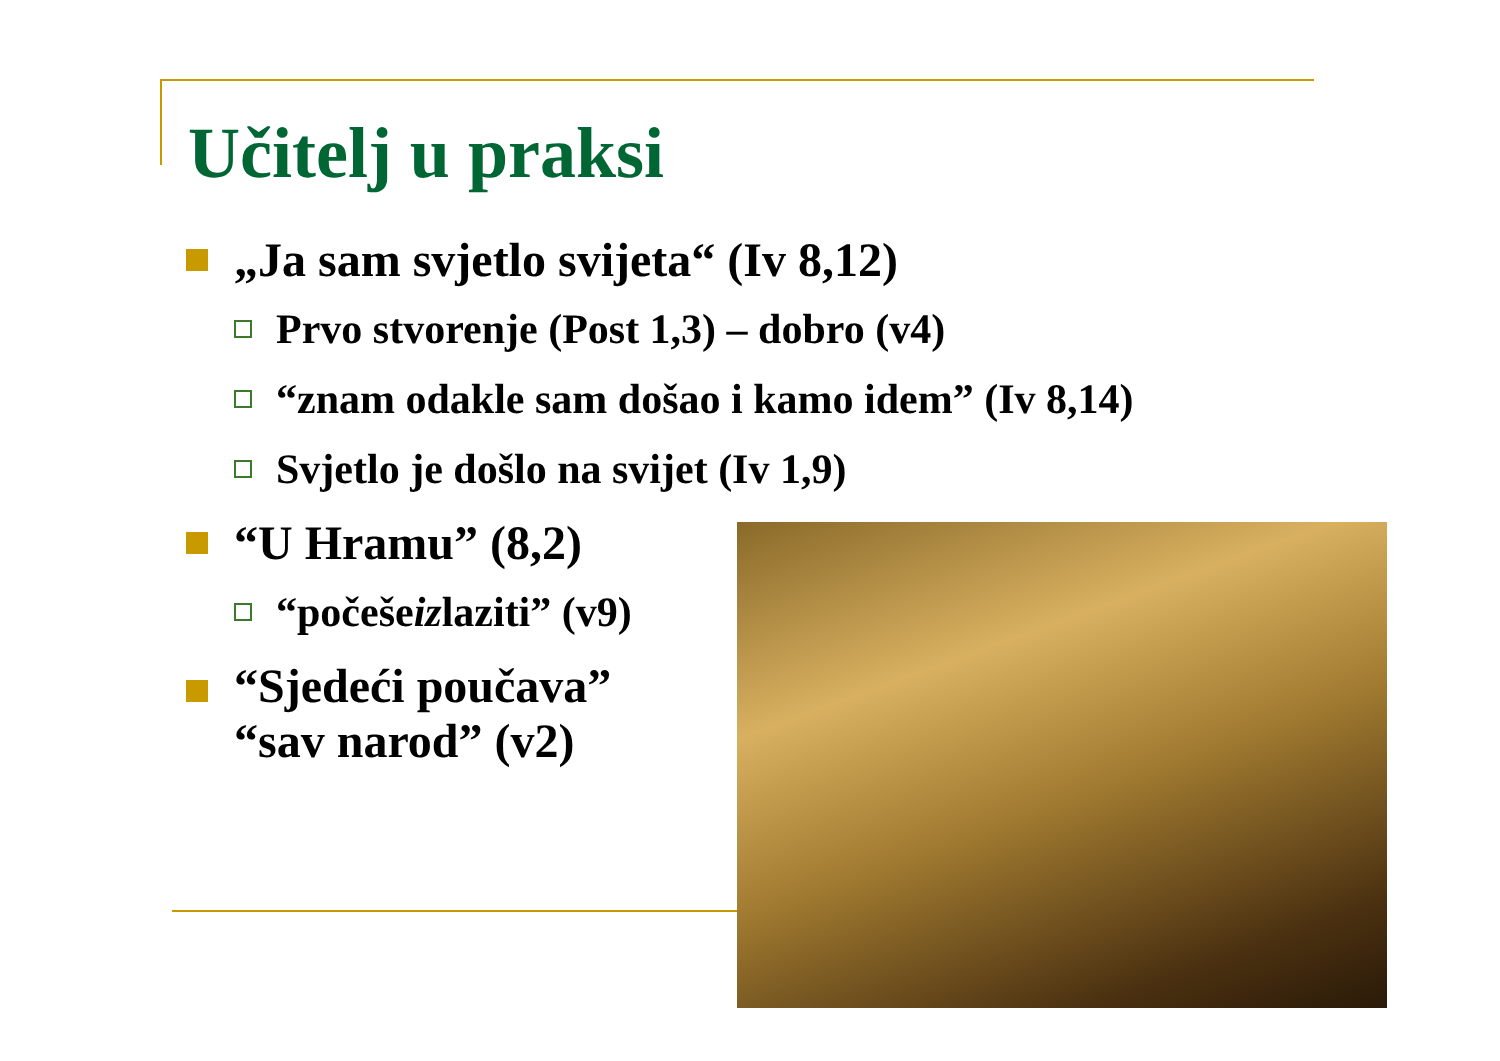Učitelj u praksi
„Ja sam svjetlo svijeta“ (Iv 8,12)
Prvo stvorenje (Post 1,3) – dobro (v4)
“znam odakle sam došao i kamo idem” (Iv 8,14)
Svjetlo je došlo na svijet (Iv 1,9)
“U Hramu” (8,2)
“počeše iz laziti” (v9)
“Sjedeći poučava”
“sav narod” (v2)